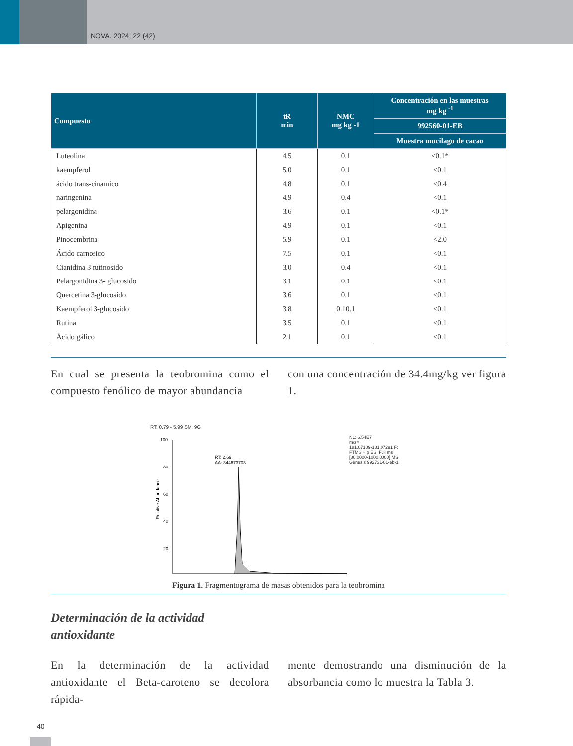NOVA. 2024; 22 (42)
| Compuesto | tR min | NMC mg kg -1 | Concentración en las muestras mg kg <sup>-1</sup> |
| --- | --- | --- | --- |
| | | | 992560-01-EB |
| | | | Muestra mucilago de cacao |
| Luteolina | 4.5 | 0.1 | <0.1* |
| kaempferol | 5.0 | 0.1 | <0.1 |
| ácido trans-cinamico | 4.8 | 0.1 | <0.4 |
| naringenina | 4.9 | 0.4 | <0.1 |
| pelargonidina | 3.6 | 0.1 | <0.1* |
| Apigenina | 4.9 | 0.1 | <0.1 |
| Pinocembrina | 5.9 | 0.1 | <2.0 |
| Ácido carnosico | 7.5 | 0.1 | <0.1 |
| Cianidina 3 rutinosido | 3.0 | 0.4 | <0.1 |
| Pelargonidina 3- glucosido | 3.1 | 0.1 | <0.1 |
| Quercetina 3-glucosido | 3.6 | 0.1 | <0.1 |
| Kaempferol 3-glucosido | 3.8 | 0.10.1 | <0.1 |
| Rutina | 3.5 | 0.1 | <0.1 |
| Ácido gálico | 2.1 | 0.1 | <0.1 |
En cual se presenta la teobromina como el compuesto fenólico de mayor abundancia
con una concentración de 34.4mg/kg ver figura 1.
RT: 0.79 - 5.99 SM: 9G
Relative Abundance
100
80
60
40
20
RT: 2.69
AA: 344673703
NL: 6.54E7
m/z=
181.07109-181.07291 F:
FTMS + p ESI Full ms
[80.0000-1000.0000] MS
Genesis 992731-01-eb-1
Figura 1. Fragmentograma de masas obtenidos para la teobromina
Determinación de la actividad
antioxidante
En la determinación de la actividad antioxidante el Beta-caroteno se decolora rápida-
mente demostrando una disminución de la absorbancia como lo muestra la Tabla 3.
40